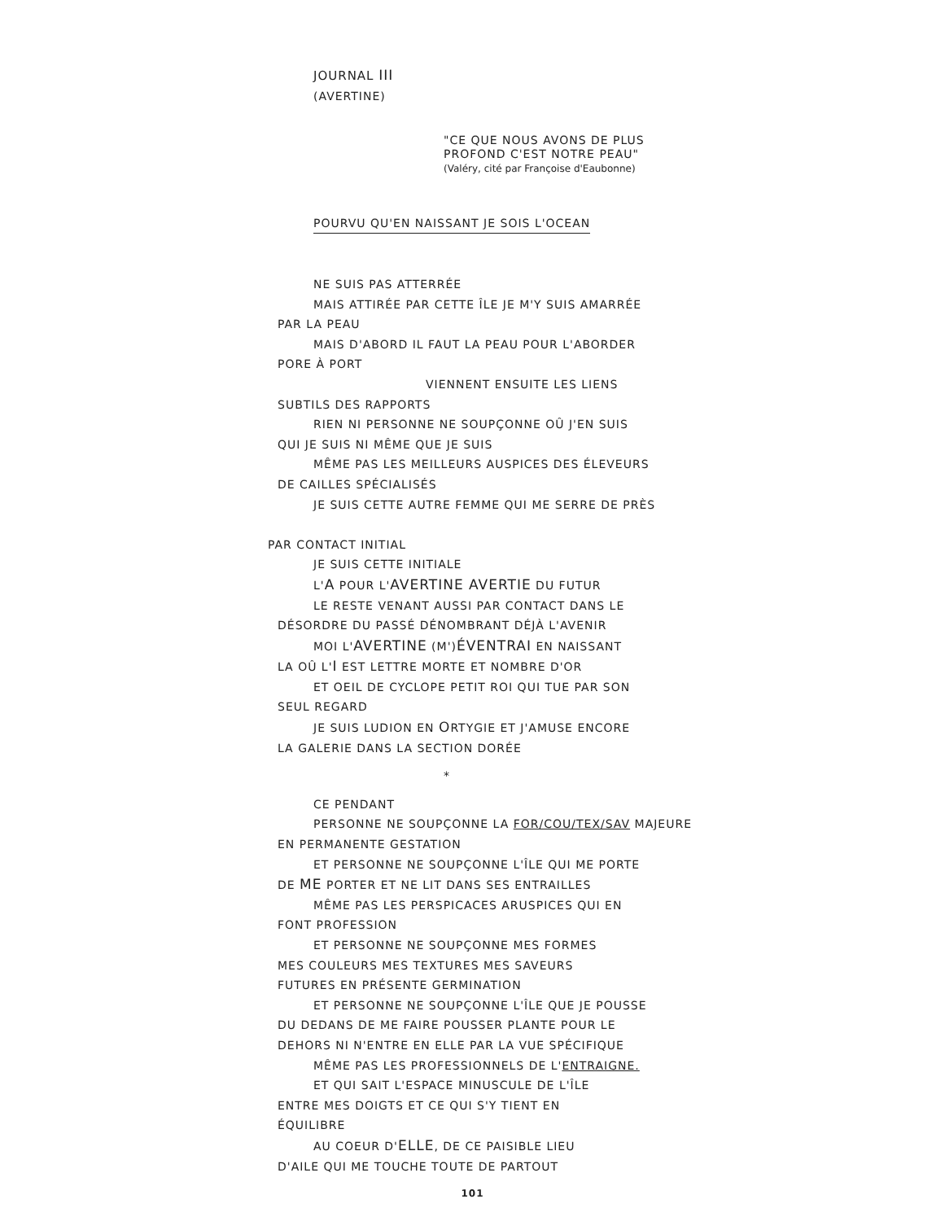JOURNAL III
(AVERTINE)
"CE QUE NOUS AVONS DE PLUS
PROFOND C'EST NOTRE PEAU"
(Valéry, cité par Françoise d'Eaubonne)
POURVU QU'EN NAISSANT JE SOIS L'OCEAN
NE SUIS PAS ATTERRÉE
MAIS ATTIRÉE PAR CETTE ÎLE JE M'Y SUIS AMARRÉE
PAR LA PEAU
MAIS D'ABORD IL FAUT LA PEAU POUR L'ABORDER
PORE À PORT
VIENNENT ENSUITE LES LIENS
SUBTILS DES RAPPORTS
RIEN NI PERSONNE NE SOUPÇONNE OÛ J'EN SUIS
QUI JE SUIS NI MÊME QUE JE SUIS
MÊME PAS LES MEILLEURS AUSPICES DES ÉLEVEURS
DE CAILLES SPÉCIALISÉS
JE SUIS CETTE AUTRE FEMME QUI ME SERRE DE PRÈS
PAR CONTACT INITIAL
JE SUIS CETTE INITIALE
L'A POUR L'AVERTINE AVERTIE DU FUTUR
LE RESTE VENANT AUSSI PAR CONTACT DANS LE
DÉSORDRE DU PASSÉ DÉNOMBRANT DÉJÀ L'AVENIR
MOI L'AVERTINE (M')ÉVENTRAI EN NAISSANT
LA OÛ L'I EST LETTRE MORTE ET NOMBRE D'OR
ET OEIL DE CYCLOPE PETIT ROI QUI TUE PAR SON
SEUL REGARD
JE SUIS LUDION EN ORTYGIE ET J'AMUSE ENCORE
LA GALERIE DANS LA SECTION DORÉE
*
CE PENDANT
PERSONNE NE SOUPÇONNE LA FOR/COU/TEX/SAV MAJEURE
EN PERMANENTE GESTATION
ET PERSONNE NE SOUPÇONNE L'ÎLE QUI ME PORTE
DE ME PORTER ET NE LIT DANS SES ENTRAILLES
MÊME PAS LES PERSPICACES ARUSPICES QUI EN
FONT PROFESSION
ET PERSONNE NE SOUPÇONNE MES FORMES
MES COULEURS MES TEXTURES MES SAVEURS
FUTURES EN PRÉSENTE GERMINATION
ET PERSONNE NE SOUPÇONNE L'ÎLE QUE JE POUSSE
DU DEDANS DE ME FAIRE POUSSER PLANTE POUR LE
DEHORS NI N'ENTRE EN ELLE PAR LA VUE SPÉCIFIQUE
MÊME PAS LES PROFESSIONNELS DE L'ENTRAIGNE.
ET QUI SAIT L'ESPACE MINUSCULE DE L'ÎLE
ENTRE MES DOIGTS ET CE QUI S'Y TIENT EN
ÉQUILIBRE
AU COEUR D'ELLE, DE CE PAISIBLE LIEU
D'AILE QUI ME TOUCHE TOUTE DE PARTOUT
101